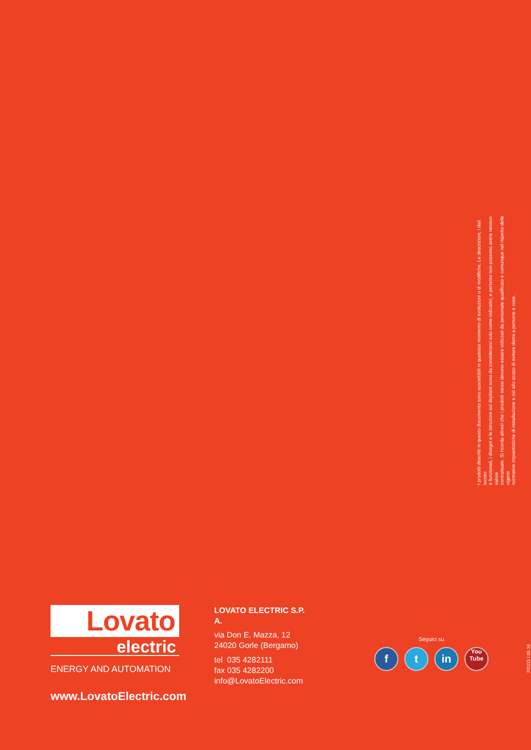I prodotti descritti in questo documento sono suscettibili in qualsiasi momento di evoluzioni o di modifiche. Le descrizioni, i dati tecnici
e funzionali, i disegni e le istruzioni sul depliant sono da considerarsi solo come indicativi, e pertanto non possono avere nessun valore
contrattuale. Si ricorda altresì che i prodotti stessi devono essere utilizzati da personale qualificato e comunque nel rispetto delle vigenti
normative impiantistiche di installazione e ciò allo scopo di evitare danni a persone e cose.
Lovato
electric
ENERGY AND AUTOMATION
www.LovatoElectric.com
LOVATO ELECTRIC S.P. A.
via Don E. Mazza, 12
24020 Gorle (Bergamo)
tel 035 4282111
fax 035 4282200
info@LovatoElectric.com
Seguici su
f t in
You
Tube
PD115 I 05 16